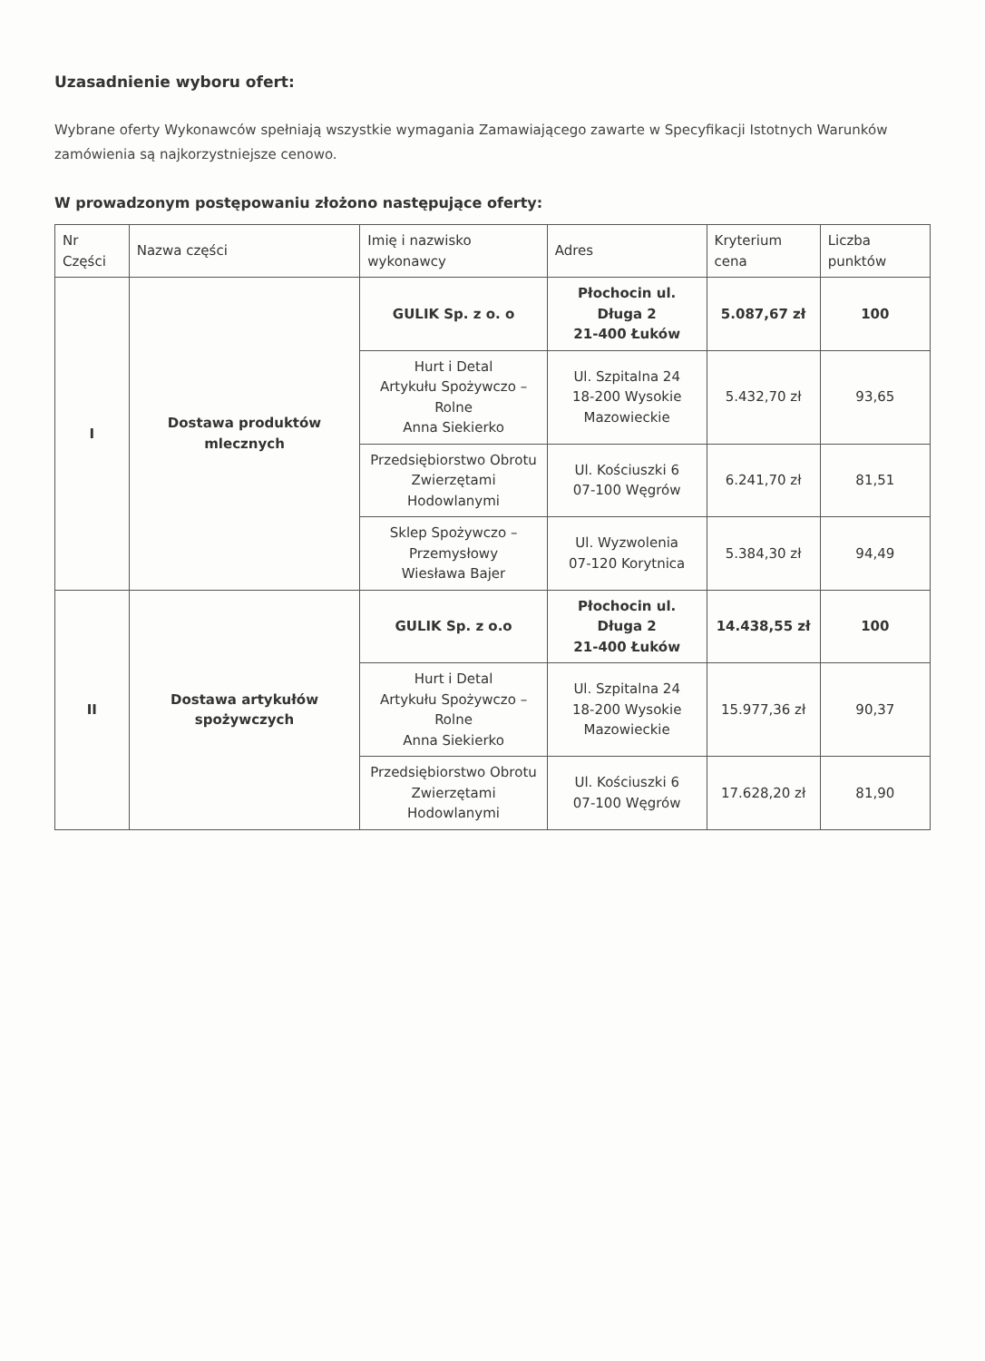Uzasadnienie wyboru ofert:
Wybrane oferty Wykonawców spełniają wszystkie wymagania Zamawiającego zawarte w Specyfikacji Istotnych Warunków zamówienia są najkorzystniejsze cenowo.
W prowadzonym postępowaniu złożono następujące oferty:
| Nr Części | Nazwa części | Imię i nazwisko wykonawcy | Adres | Kryterium cena | Liczba punktów |
| --- | --- | --- | --- | --- | --- |
| I | Dostawa produktów mlecznych | GULIK Sp. z o. o | Płochocin ul. Długa 2 21-400 Łuków | 5.087,67 zł | 100 |
| | | Hurt i Detal Artykułu Spożywczo – Rolne Anna Siekierko | Ul. Szpitalna 24 18-200 Wysokie Mazowieckie | 5.432,70 zł | 93,65 |
| | | Przedsiębiorstwo Obrotu Zwierzętami Hodowlanymi | Ul. Kościuszki 6 07-100 Węgrów | 6.241,70 zł | 81,51 |
| | | Sklep Spożywczo – Przemysłowy Wiesława Bajer | Ul. Wyzwolenia 07-120 Korytnica | 5.384,30 zł | 94,49 |
| II | Dostawa artykułów spożywczych | GULIK Sp. z o.o | Płochocin ul. Długa 2 21-400 Łuków | 14.438,55 zł | 100 |
| | | Hurt i Detal Artykułu Spożywczo – Rolne Anna Siekierko | Ul. Szpitalna 24 18-200 Wysokie Mazowieckie | 15.977,36 zł | 90,37 |
| | | Przedsiębiorstwo Obrotu Zwierzętami Hodowlanymi | Ul. Kościuszki 6 07-100 Węgrów | 17.628,20 zł | 81,90 |